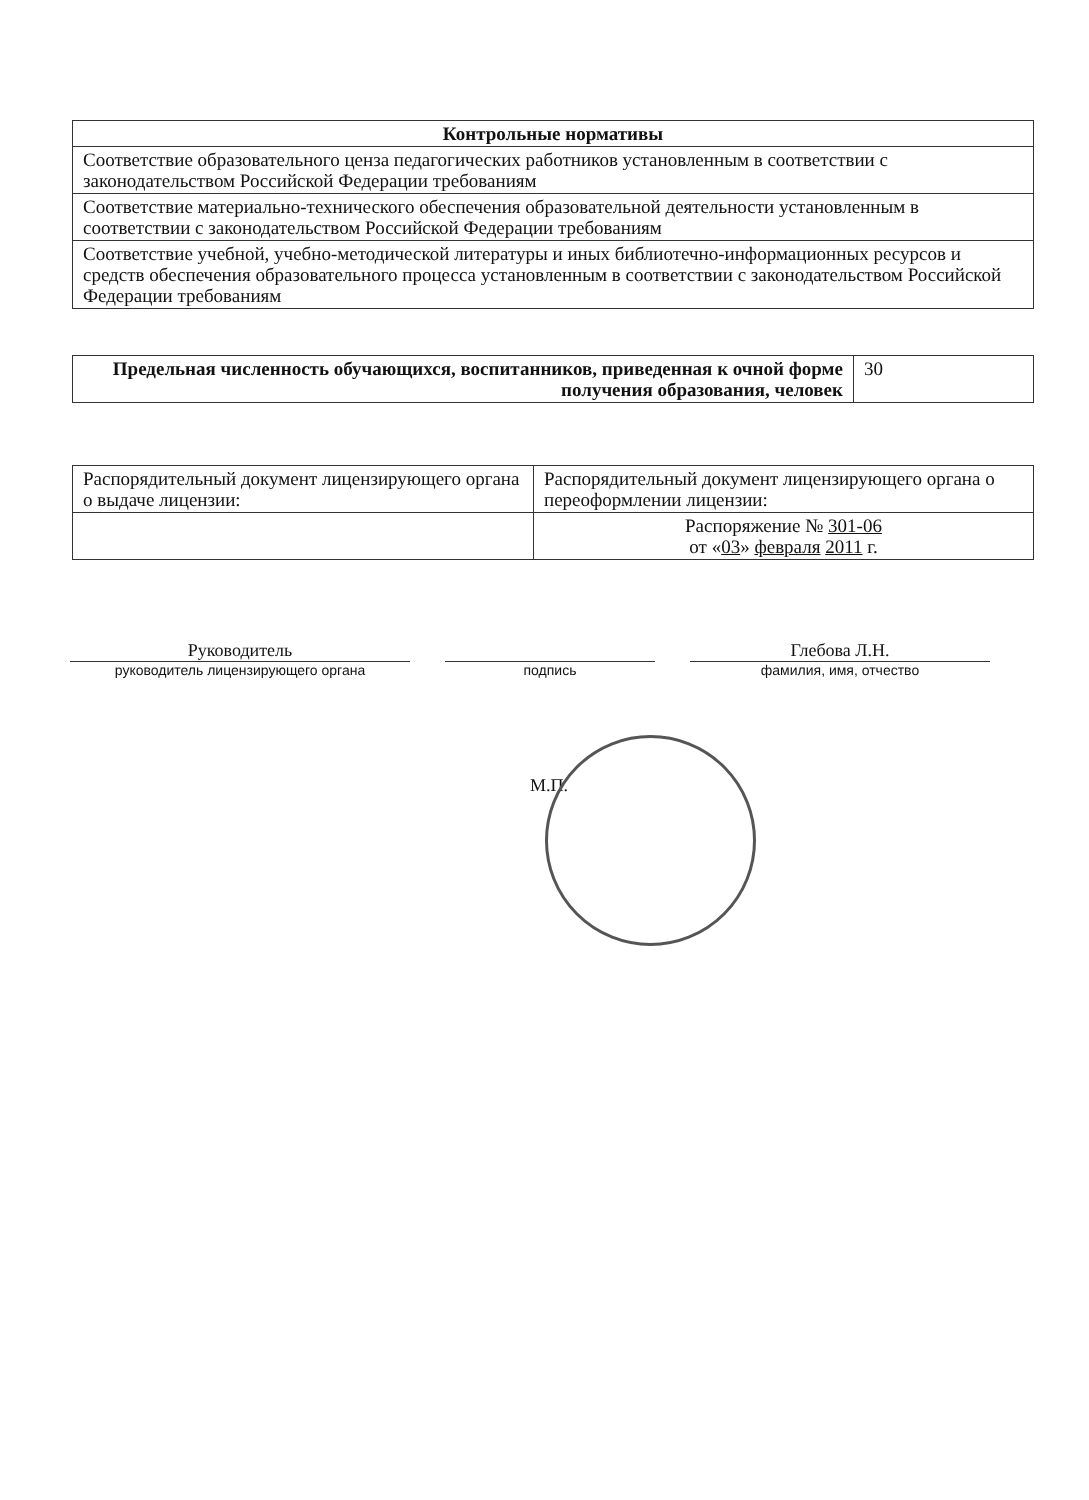| Контрольные нормативы |
| --- |
| Соответствие образовательного ценза педагогических работников установленным в соответствии с законодательством Российской Федерации требованиям |
| Соответствие материально-технического обеспечения образовательной деятельности установленным в соответствии с законодательством Российской Федерации требованиям |
| Соответствие учебной, учебно-методической литературы и иных библиотечно-информационных ресурсов и средств обеспечения образовательного процесса установленным в соответствии с законодательством Российской Федерации требованиям |
| Предельная численность обучающихся, воспитанников, приведенная к очной форме получения образования, человек | 30 |
| Распорядительный документ лицензирующего органа о выдаче лицензии: | Распорядительный документ лицензирующего органа о переоформлении лицензии: |
| | Распоряжение № 301-06 от « 03 » февраля 2011 г. |
Руководитель
руководитель лицензирующего органа
подпись
Глебова Л.Н.
фамилия, имя, отчество
М.П.